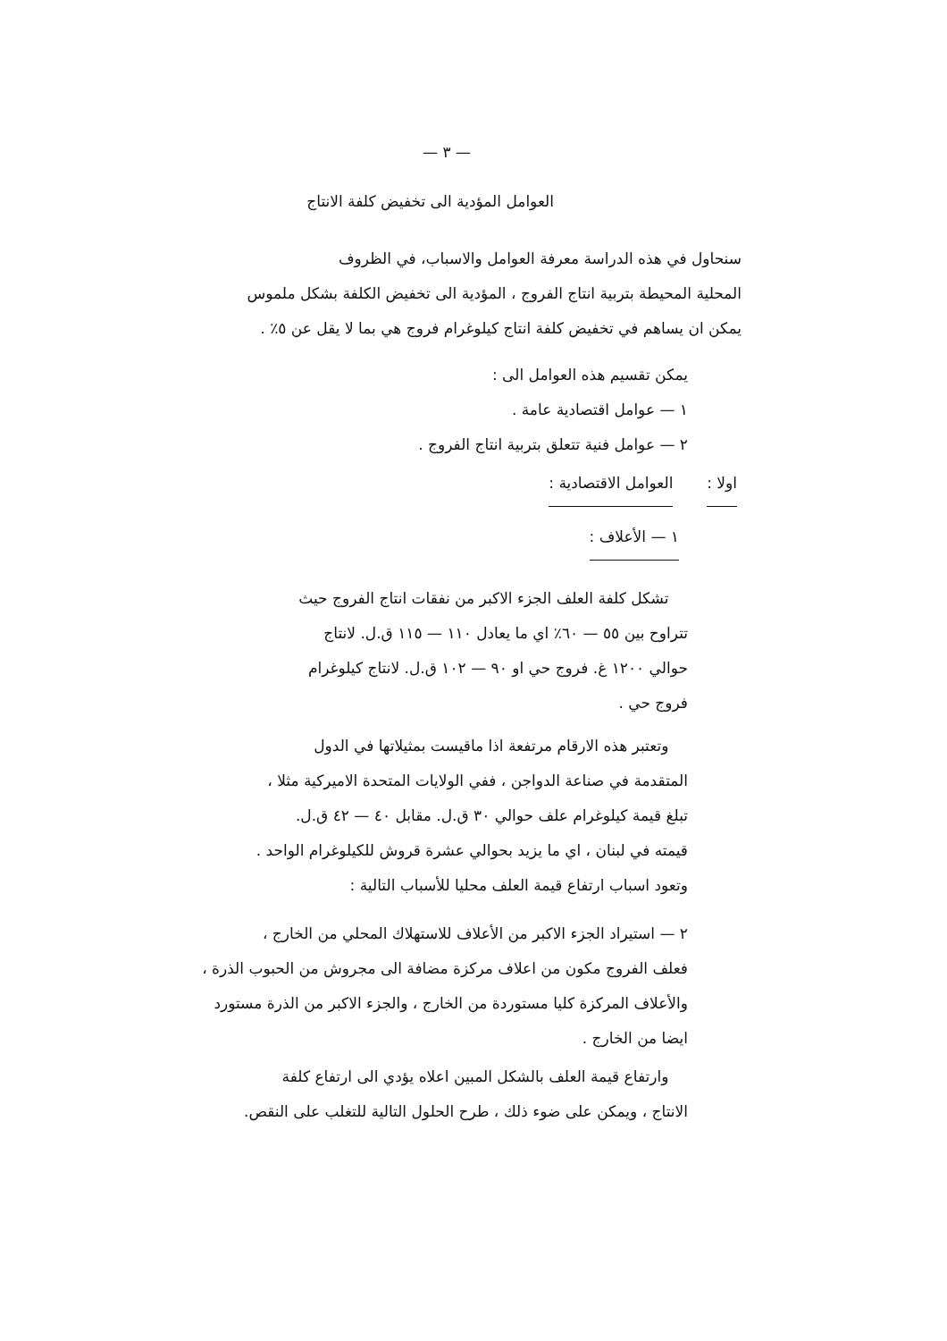— ٣ —
العوامل المؤدية الى تخفيض كلفة الانتاج
سنحاول في هذه الدراسة معرفة العوامل والاسباب، في الظروف
المحلية المحيطة بتربية انتاج الفروج ، المؤدية الى تخفيض الكلفة بشكل ملموس
يمكن ان يساهم في تخفيض كلفة انتاج كيلوغرام فروج هي بما لا يقل عن ٥٪ .
يمكن تقسيم هذه العوامل الى :
١ — عوامل اقتصادية عامة .
٢ — عوامل فنية تتعلق بتربية انتاج الفروج .
اولا : العوامل الاقتصادية :
١ — الأعلاف :
تشكل كلفة العلف الجزء الاكبر من نفقات انتاج الفروج حيث
تتراوح بين ٥٥ — ٦٠٪ اي ما يعادل ١١٠ — ١١٥ ق.ل. لانتاج
حوالي ١٢٠٠ غ. فروج حي او ٩٠ — ١٠٢ ق.ل. لانتاج كيلوغرام
فروج حي .
وتعتبر هذه الارقام مرتفعة اذا ماقيست بمثيلاتها في الدول
المتقدمة في صناعة الدواجن ، ففي الولايات المتحدة الاميركية مثلا ،
تبلغ قيمة كيلوغرام علف حوالي ٣٠ ق.ل. مقابل ٤٠ — ٤٢ ق.ل.
قيمته في لبنان ، اي ما يزيد بحوالي عشرة قروش للكيلوغرام الواحد .
وتعود اسباب ارتفاع قيمة العلف محليا للأسباب التالية :
٢ — استيراد الجزء الاكبر من الأعلاف للاستهلاك المحلي من الخارج ،
فعلف الفروج مكون من اعلاف مركزة مضافة الى مجروش من الحبوب الذرة ،
والأعلاف المركزة كليا مستوردة من الخارج ، والجزء الاكبر من الذرة مستورد
ايضا من الخارج .
وارتفاع قيمة العلف بالشكل المبين اعلاه يؤدي الى ارتفاع كلفة
الانتاج ، ويمكن على ضوء ذلك ، طرح الحلول التالية للتغلب على النقص.